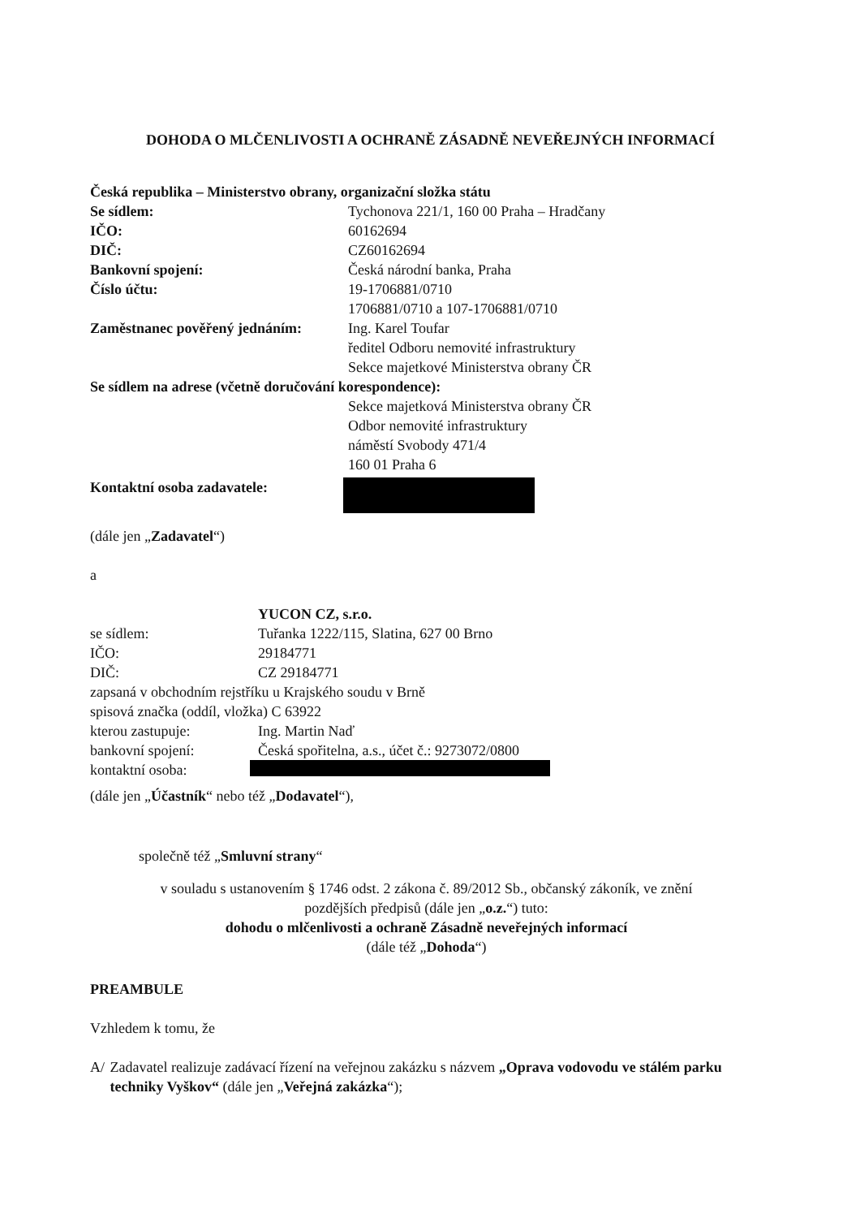DOHODA O MLČENLIVOSTI A OCHRANĚ ZÁSADNĚ NEVEŘEJNÝCH INFORMACÍ
Česká republika – Ministerstvo obrany, organizační složka státu
Se sídlem: Tychonova 221/1, 160 00 Praha – Hradčany
IČO: 60162694
DIČ: CZ60162694
Bankovní spojení: Česká národní banka, Praha
Číslo účtu: 19-1706881/0710
1706881/0710 a 107-1706881/0710
Zaměstnanec pověřený jednáním:
Ing. Karel Toufar
ředitel Odboru nemovité infrastruktury
Sekce majetkové Ministerstva obrany ČR
Se sídlem na adrese (včetně doručování korespondence):
Sekce majetková Ministerstva obrany ČR
Odbor nemovité infrastruktury
náměstí Svobody 471/4
160 01 Praha 6
Kontaktní osoba zadavatele:
(dále jen „Zadavatel“)
a
YUCON CZ, s.r.o.
se sídlem: Tuřanka 1222/115, Slatina, 627 00 Brno
IČO: 29184771
DIČ: CZ 29184771
zapsaná v obchodním rejstříku u Krajského soudu v Brně
spisová značka (oddíl, vložka) C 63922
kterou zastupuje: Ing. Martin Naď
bankovní spojení: Česká spořitelna, a.s., účet č.: 9273072/0800
kontaktní osoba:
(dále jen „Účastník“ nebo též „Dodavatel“),
společně též „Smluvní strany“
v souladu s ustanovením § 1746 odst. 2 zákona č. 89/2012 Sb., občanský zákoník, ve znění
pozdějších předpisů (dále jen „o.z.“) tuto:
dohodu o mlčenlivosti a ochraně Zásadně neveřejných informací
(dále též „Dohoda“)
PREAMBULE
Vzhledem k tomu, že
A/ Zadavatel realizuje zadávací řízení na veřejnou zakázku s názvem „Oprava vodovodu ve stálém parku techniky Vyškov“ (dále jen „Veřejná zakázka“);